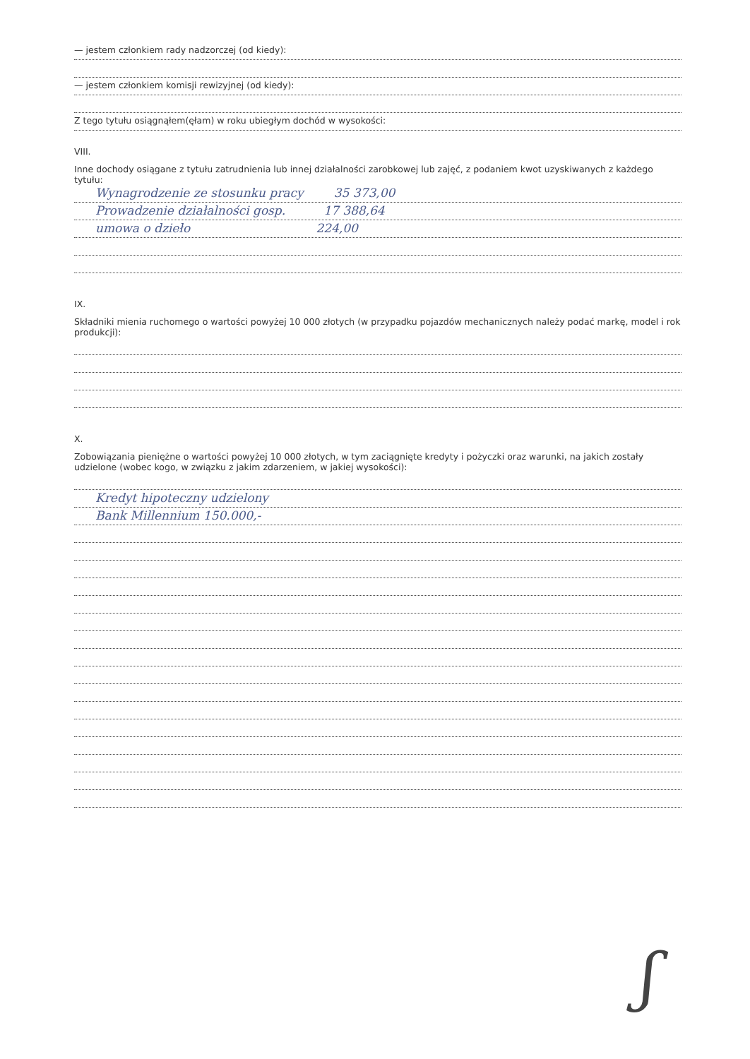— jestem członkiem rady nadzorczej (od kiedy):
— jestem członkiem komisji rewizyjnej (od kiedy):
Z tego tytułu osiągnąłem(ęłam) w roku ubiegłym dochód w wysokości:
VIII.
Inne dochody osiągane z tytułu zatrudnienia lub innej działalności zarobkowej lub zajęć, z podaniem kwot uzyskiwanych z każdego tytułu:
Wynagrodzenie ze stosunku pracy 35 373,00
Prowadzenie działalności gosp. 17 388,64
umowa o dzieło 224,00
IX.
Składniki mienia ruchomego o wartości powyżej 10 000 złotych (w przypadku pojazdów mechanicznych należy podać markę, model i rok produkcji):
X.
Zobowiązania pieniężne o wartości powyżej 10 000 złotych, w tym zaciągnięte kredyty i pożyczki oraz warunki, na jakich zostały udzielone (wobec kogo, w związku z jakim zdarzeniem, w jakiej wysokości):
Kredyt hipoteczny udzielony
Bank Millennium 150.000,-
ʃ